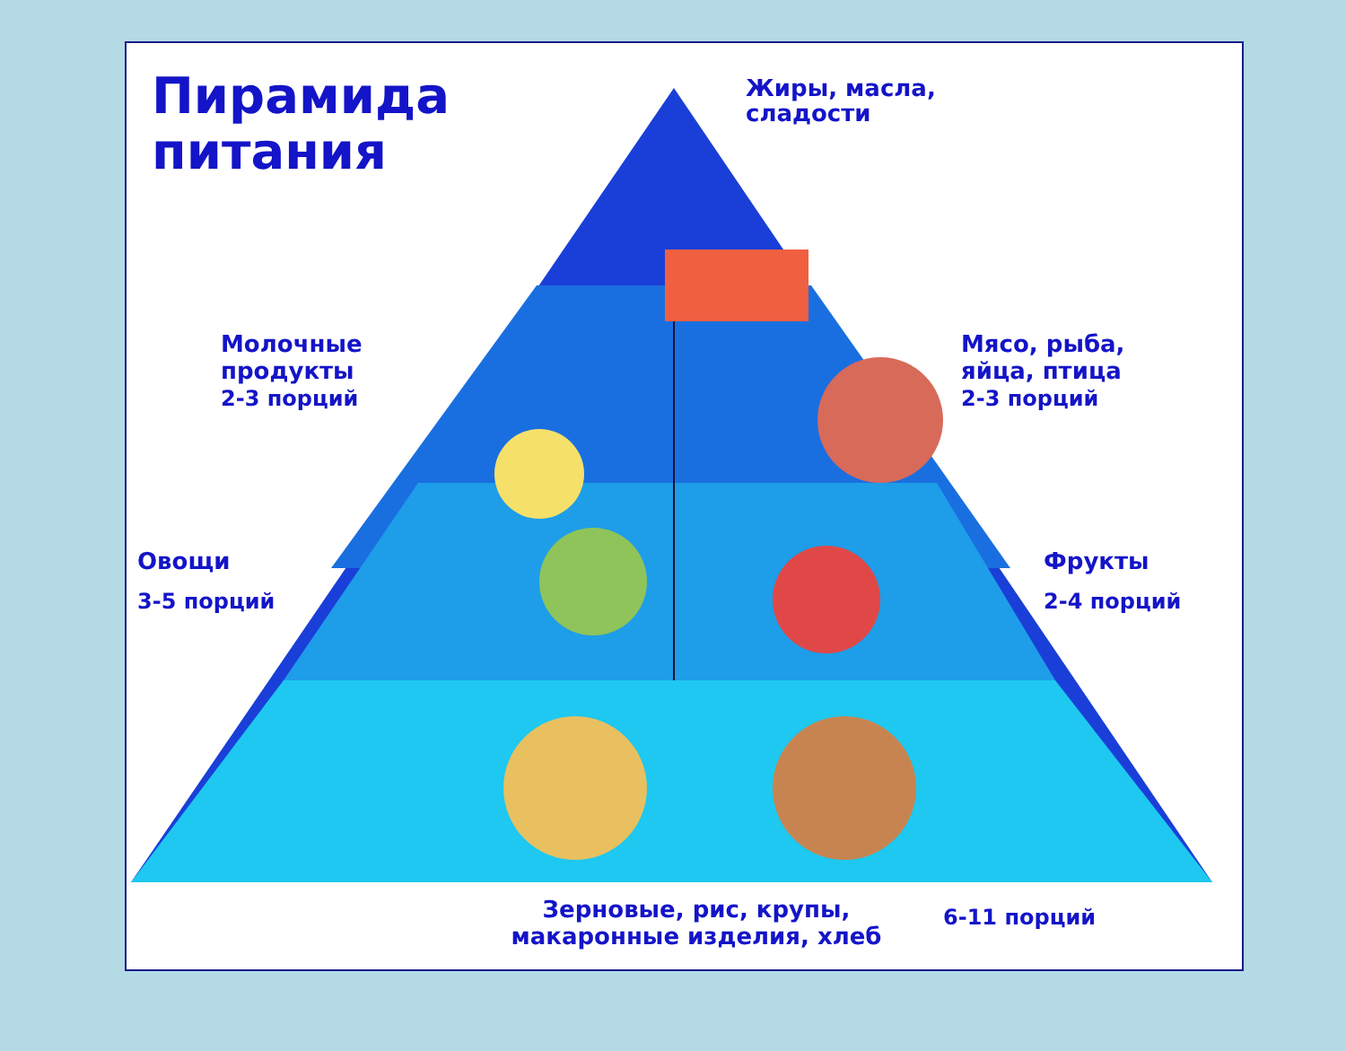Пирамида
питания
Жиры, масла,
сладости
Молочные
продукты
2-3 порций
Мясо, рыба,
яйца, птица
2-3 порций
Овощи
3-5 порций
Фрукты
2-4 порций
Зерновые, рис, крупы,
макаронные изделия, хлеб
6-11 порций